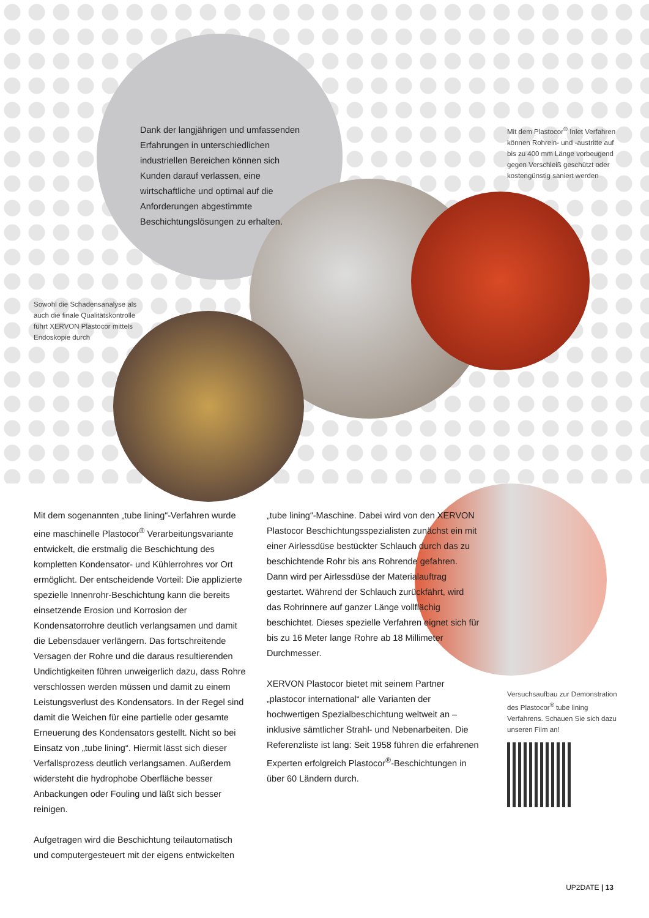Dank der langjährigen und umfassenden Erfahrungen in unterschiedlichen industriellen Bereichen können sich Kunden darauf verlassen, eine wirtschaftliche und optimal auf die Anforderungen abgestimmte Beschichtungslösungen zu erhalten.
Mit dem Plastocor<sup>®</sup> Inlet Verfahren können Rohrein- und -austritte auf bis zu 400 mm Länge vorbeugend gegen Verschleiß geschützt oder kostengünstig saniert werden
Sowohl die Schadensanalyse als auch die finale Qualitätskontrolle führt XERVON Plastocor mittels Endoskopie durch
Mit dem sogenannten „tube lining“-Verfahren wurde eine maschinelle Plastocor<sup>®</sup> Verarbeitungsvariante entwickelt, die erstmalig die Beschichtung des kompletten Kondensator- und Kühlerrohres vor Ort ermöglicht. Der entscheidende Vorteil: Die applizierte spezielle Innenrohr-Beschichtung kann die bereits einsetzende Erosion und Korrosion der Kondensatorrohre deutlich verlangsamen und damit die Lebensdauer verlängern. Das fortschreitende Versagen der Rohre und die daraus resultierenden Undichtigkeiten führen unweigerlich dazu, dass Rohre verschlossen werden müssen und damit zu einem Leistungsverlust des Kondensators. In der Regel sind damit die Weichen für eine partielle oder gesamte Erneuerung des Kondensators gestellt. Nicht so bei Einsatz von „tube lining“. Hiermit lässt sich dieser Verfallsprozess deutlich verlangsamen. Außerdem widersteht die hydrophobe Oberfläche besser Anbackungen oder Fouling und läßt sich besser reinigen.
Aufgetragen wird die Beschichtung teilautomatisch und computergesteuert mit der eigens entwickelten
„tube lining“-Maschine. Dabei wird von den XERVON Plastocor Beschichtungsspezialisten zunächst ein mit einer Airlessdüse bestückter Schlauch durch das zu beschichtende Rohr bis ans Rohrende gefahren. Dann wird per Airlessdüse der Materialauftrag gestartet. Während der Schlauch zurückfährt, wird das Rohrinnere auf ganzer Länge vollflächig beschichtet. Dieses spezielle Verfahren eignet sich für bis zu 16 Meter lange Rohre ab 18 Millimeter Durchmesser.
XERVON Plastocor bietet mit seinem Partner „plastocor international“ alle Varianten der hochwertigen Spezialbeschichtung weltweit an – inklusive sämtlicher Strahl- und Nebenarbeiten. Die Referenzliste ist lang: Seit 1958 führen die erfahrenen Experten erfolgreich Plastocor<sup>®</sup>-Beschichtungen in über 60 Ländern durch.
Versuchsaufbau zur Demonstration des Plastocor<sup>®</sup> tube lining Verfahrens. Schauen Sie sich dazu unseren Film an!
UP2DATE | 13